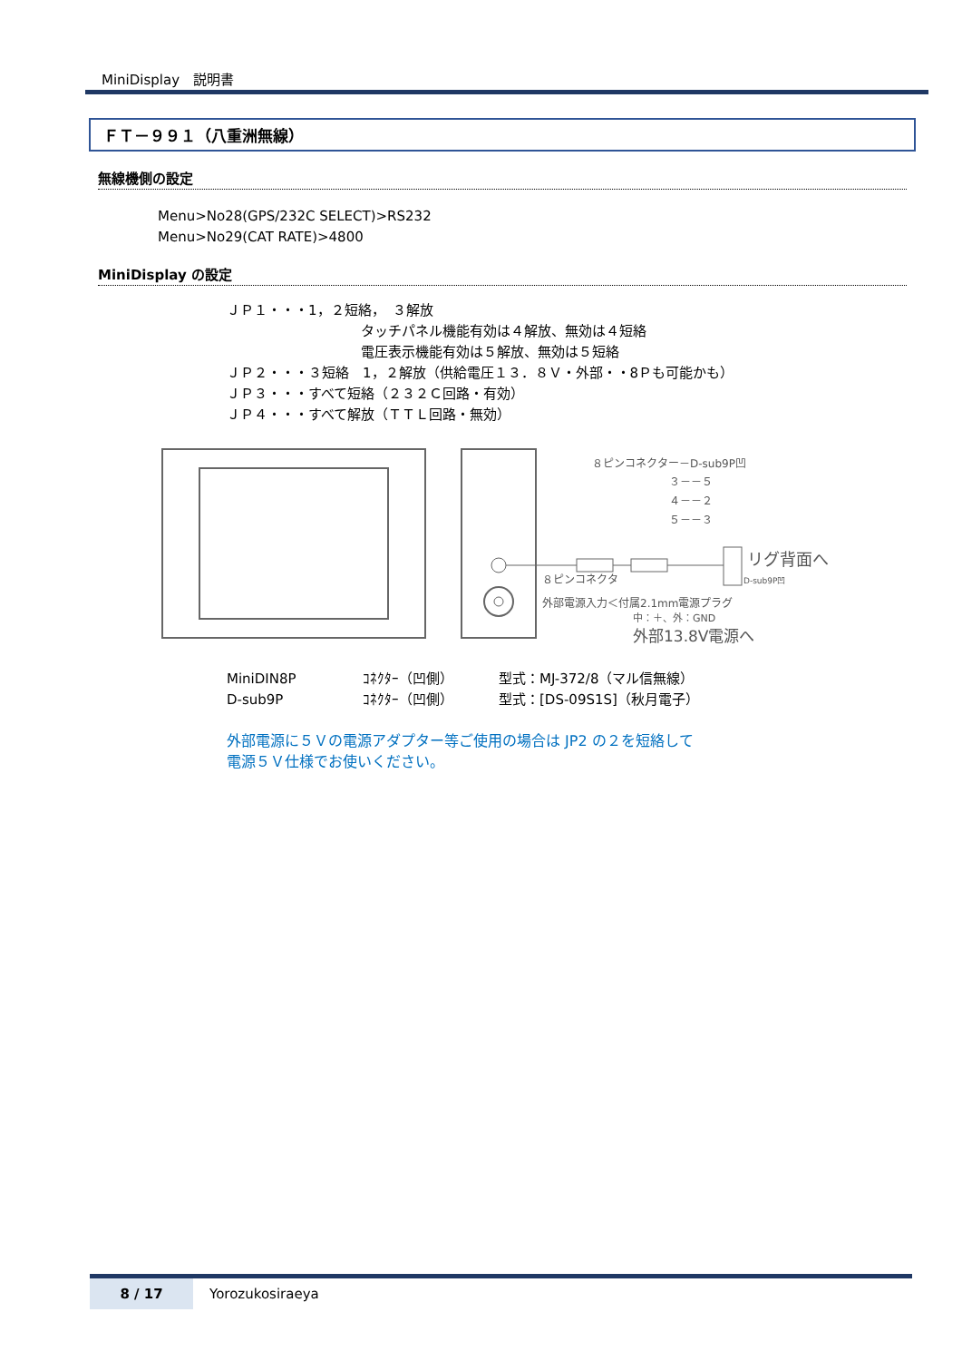MiniDisplay　説明書
ＦＴ－９９１（八重洲無線）
無線機側の設定
Menu>No28(GPS/232C SELECT)>RS232
Menu>No29(CAT RATE)>4800
MiniDisplay の設定
ＪＰ１・・・1，２短絡，　３解放
タッチパネル機能有効は４解放、無効は４短絡
電圧表示機能有効は５解放、無効は５短絡
ＪＰ２・・・３短絡　1，２解放（供給電圧１３．８Ｖ・外部・・8Ｐも可能かも）
ＪＰ３・・・すべて短絡（２３２Ｃ回路・有効）
ＪＰ４・・・すべて解放（ＴＴＬ回路・無効）
８ピンコネクター－D-sub9P凹
３－－５
４－－２
５－－３
リグ背面へ
D-sub9P凹
８ピンコネクタ
外部電源入力＜付属2.1mm電源プラグ
中：＋、外：GND
外部13.8V電源へ
MiniDIN8P ｺﾈｸﾀｰ（凹側） 型式：MJ-372/8（マル信無線）
D-sub9P ｺﾈｸﾀｰ（凹側） 型式：[DS-09S1S]（秋月電子）
外部電源に５Ｖの電源アダプター等ご使用の場合は JP2 の２を短絡して
電源５Ｖ仕様でお使いください。
8 / 17 Yorozukosiraeya